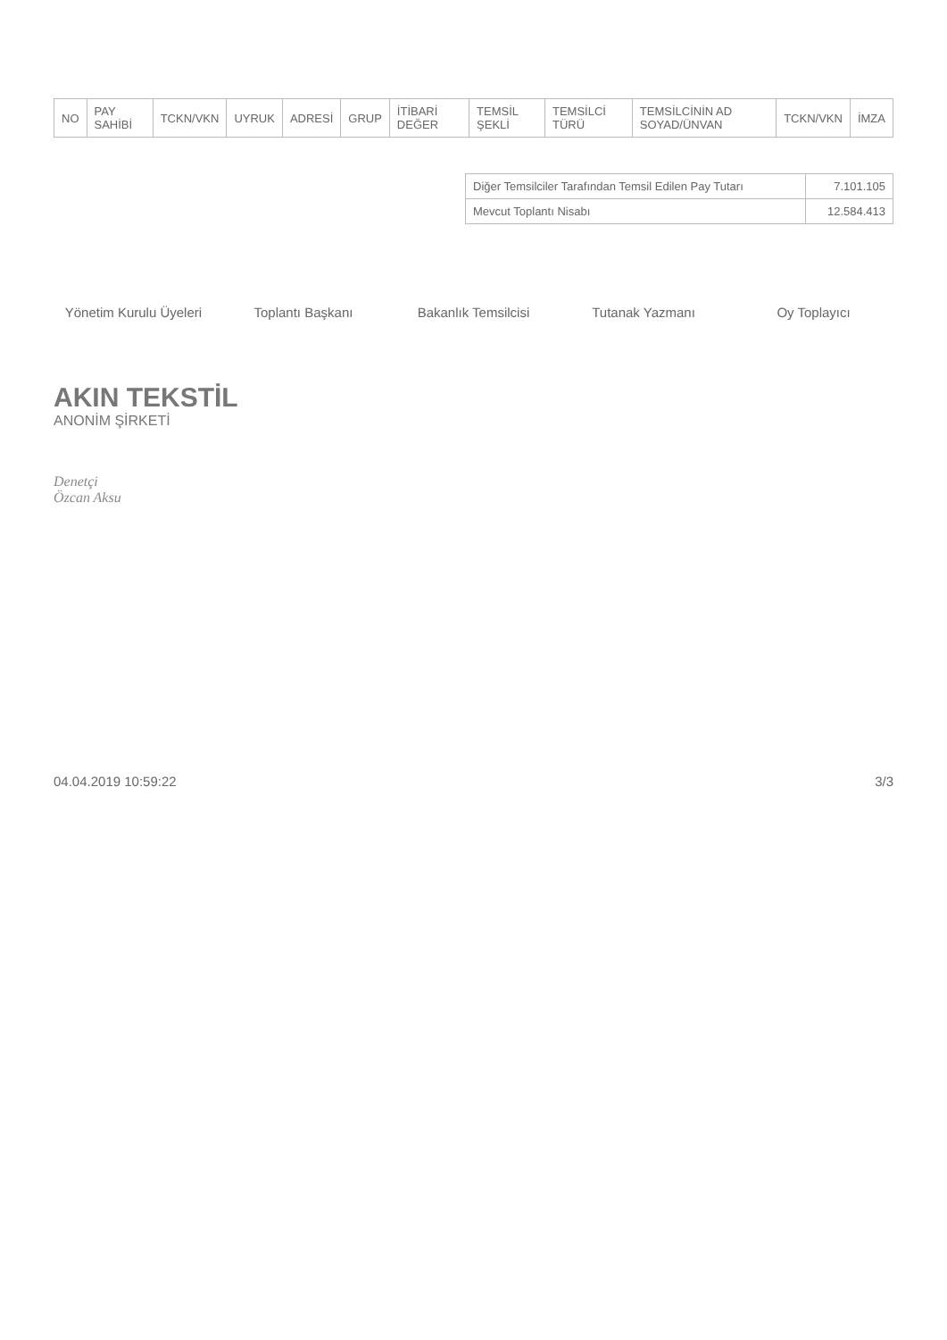| NO | PAY SAHİBİ | TCKN/VKN | UYRUK | ADRESİ | GRUP | İTİBARİ DEĞER | TEMSİL ŞEKLİ | TEMSİLCİ TÜRÜ | TEMSİLCİNİN AD SOYAD/ÜNVAN | TCKN/VKN | İMZA |
| --- | --- | --- | --- | --- | --- | --- | --- | --- | --- | --- | --- |
| Diğer Temsilciler Tarafından Temsil Edilen Pay Tutarı | 7.101.105 |
| Mevcut Toplantı Nisabı | 12.584.413 |
Yönetim Kurulu Üyeleri Toplantı Başkanı Bakanlık Temsilcisi Tutanak Yazmanı Oy Toplayıcı
AKIN TEKSTİL
ANONİM ŞİRKETİ
Denetçi
Özcan Aksu
04.04.2019 10:59:22 3/3